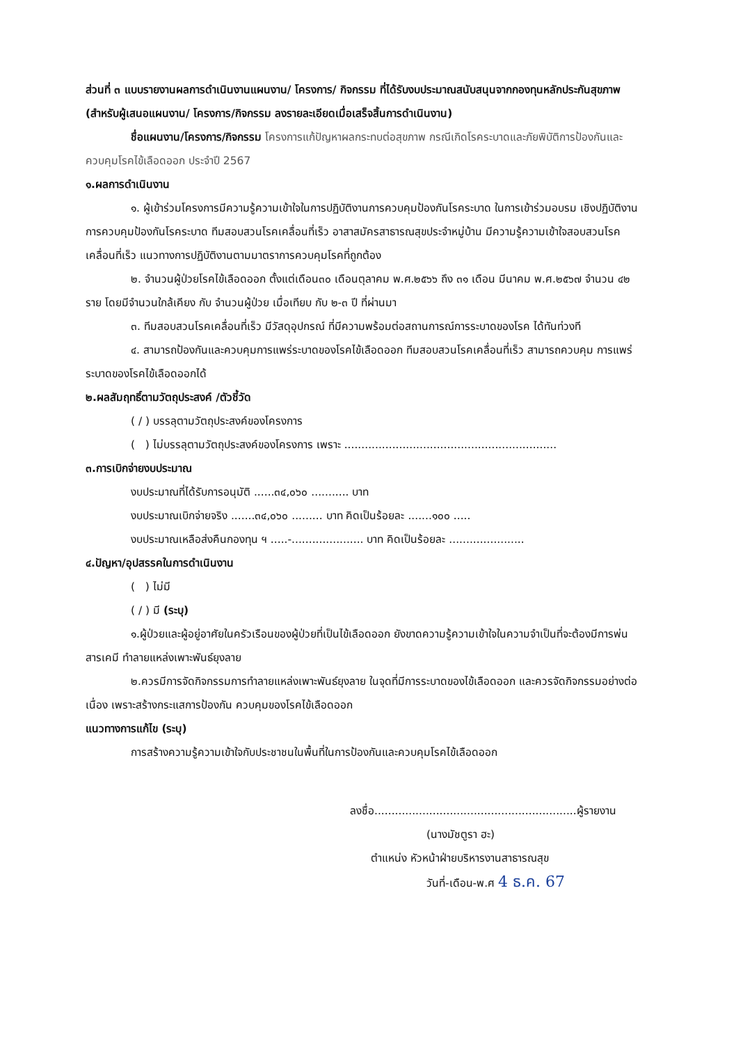ส่วนที่ ๓ แบบรายงานผลการดำเนินงานแผนงาน/ โครงการ/ กิจกรรม ที่ได้รับงบประมาณสนับสนุนจากกองทุนหลักประกันสุขภาพ (สำหรับผู้เสนอแผนงาน/ โครงการ/กิจกรรม ลงรายละเอียดเมื่อเสร็จสิ้นการดำเนินงาน)
ชื่อแผนงาน/โครงการ/กิจกรรม โครงการแก้ปัญหาผลกระทบต่อสุขภาพ กรณีเกิดโรคระบาดและภัยพิบัติการป้องกันและควบคุมโรคไข้เลือดออก ประจำปี 2567
๑.ผลการดำเนินงาน
๑. ผู้เข้าร่วมโครงการมีความรู้ความเข้าใจในการปฏิบัติงานการควบคุมป้องกันโรคระบาด ในการเข้าร่วมอบรม เชิงปฏิบัติงาน การควบคุมป้องกันโรคระบาด ทีมสอบสวนโรคเคลื่อนที่เร็ว อาสาสมัครสาธารณสุขประจำหมู่บ้าน มีความรู้ความเข้าใจสอบสวนโรคเคลื่อนที่เร็ว แนวทางการปฏิบัติงานตามมาตราการควบคุมโรคที่ถูกต้อง
๒. จำนวนผู้ป่วยโรคไข้เลือดออก ตั้งแต่เดือน๓๐ เดือนตุลาคม พ.ศ.๒๕๖๖ ถึง ๓๑ เดือน มีนาคม พ.ศ.๒๕๖๗ จำนวน ๔๒ ราย โดยมีจำนวนใกล้เคียง กับ จำนวนผู้ป่วย เมื่อเทียบ กับ ๒-๓ ปี ที่ผ่านมา
๓. ทีมสอบสวนโรคเคลื่อนที่เร็ว มีวัสดุอุปกรณ์ ที่มีความพร้อมต่อสถานการณ์การระบาดของโรค ได้ทันท่วงที
๔. สามารถป้องกันและควบคุมการแพร่ระบาดของโรคไข้เลือดออก ทีมสอบสวนโรคเคลื่อนที่เร็ว สามารถควบคุม การแพร่ระบาดของโรคไข้เลือดออกได้
๒.ผลสัมฤทธิ์ตามวัตถุประสงค์ /ตัวชี้วัด
( / ) บรรลุตามวัตถุประสงค์ของโครงการ
( ) ไม่บรรลุตามวัตถุประสงค์ของโครงการ เพราะ ..............................................................
๓.การเบิกจ่ายงบประมาณ
งบประมาณที่ได้รับการอนุมัติ ......๓๔,๐๖๐ ........... บาท
งบประมาณเบิกจ่ายจริง .......๓๔,๐๖๐ ......... บาท คิดเป็นร้อยละ .......๑๐๐ .....
งบประมาณเหลือส่งคืนกองทุน ฯ .....-..................... บาท คิดเป็นร้อยละ ......................
๔.ปัญหา/อุปสรรคในการดำเนินงาน
( ) ไม่มี
( / ) มี (ระบุ)
๑.ผู้ป่วยและผู้อยู่อาศัยในครัวเรือนของผู้ป่วยที่เป็นไข้เลือดออก ยังขาดความรู้ความเข้าใจในความจำเป็นที่จะต้องมีการพ่นสารเคมี ทำลายแหล่งเพาะพันธ์ยุงลาย
๒.ควรมีการจัดกิจกรรมการทำลายแหล่งเพาะพันธ์ยุงลาย ในจุดที่มีการระบาดของไข้เลือดออก และควรจัดกิจกรรมอย่างต่อเนื่อง เพราะสร้างกระแสการป้องกัน ควบคุมของโรคไข้เลือดออก
แนวทางการแก้ไข (ระบุ)
การสร้างความรู้ความเข้าใจกับประชาชนในพื้นที่ในการป้องกันและควบคุมโรคไข้เลือดออก
ลงชื่อ...........................................................ผู้รายงาน
(นางมัชตูรา ฮะ)
ตำแหน่ง หัวหน้าฝ่ายบริหารงานสาธารณสุข
วันที่-เดือน-พ.ศ 4 ธ.ค. 67